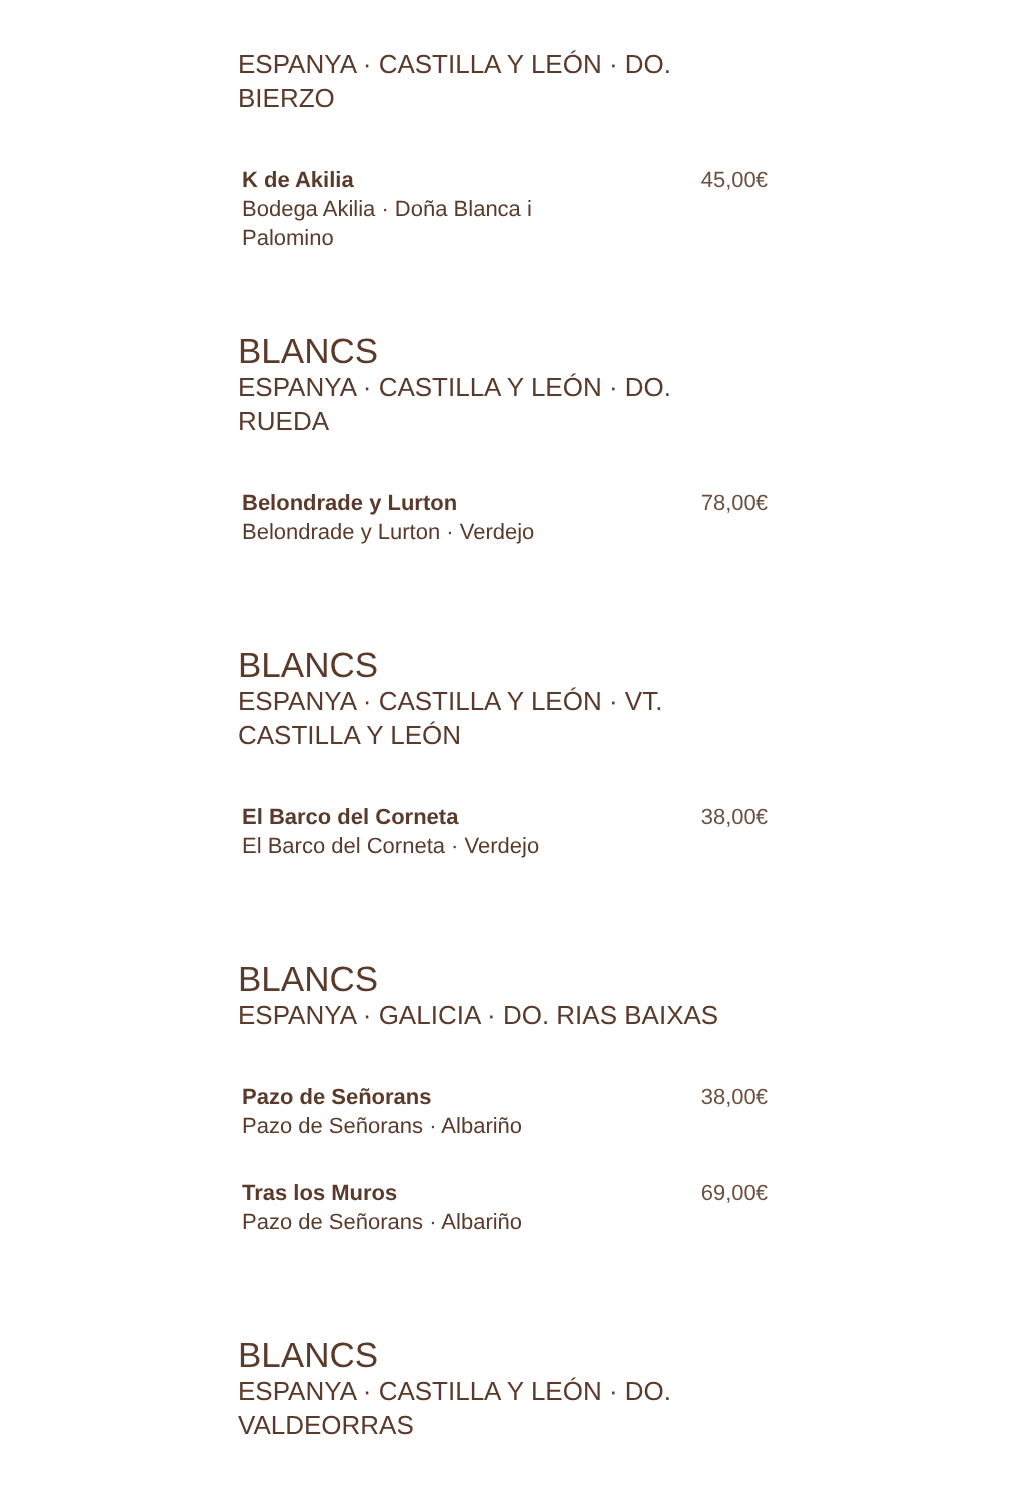ESPANYA · CASTILLA Y LEÓN · DO. BIERZO
K de Akilia
Bodega Akilia · Doña Blanca i Palomino
45,00€
BLANCS
ESPANYA · CASTILLA Y LEÓN · DO. RUEDA
Belondrade y Lurton
Belondrade y Lurton · Verdejo
78,00€
BLANCS
ESPANYA · CASTILLA Y LEÓN · VT. CASTILLA Y LEÓN
El Barco del Corneta
El Barco del Corneta · Verdejo
38,00€
BLANCS
ESPANYA · GALICIA · DO. RIAS BAIXAS
Pazo de Señorans
Pazo de Señorans · Albariño
38,00€
Tras los Muros
Pazo de Señorans · Albariño
69,00€
BLANCS
ESPANYA · CASTILLA Y LEÓN · DO. VALDEORRAS